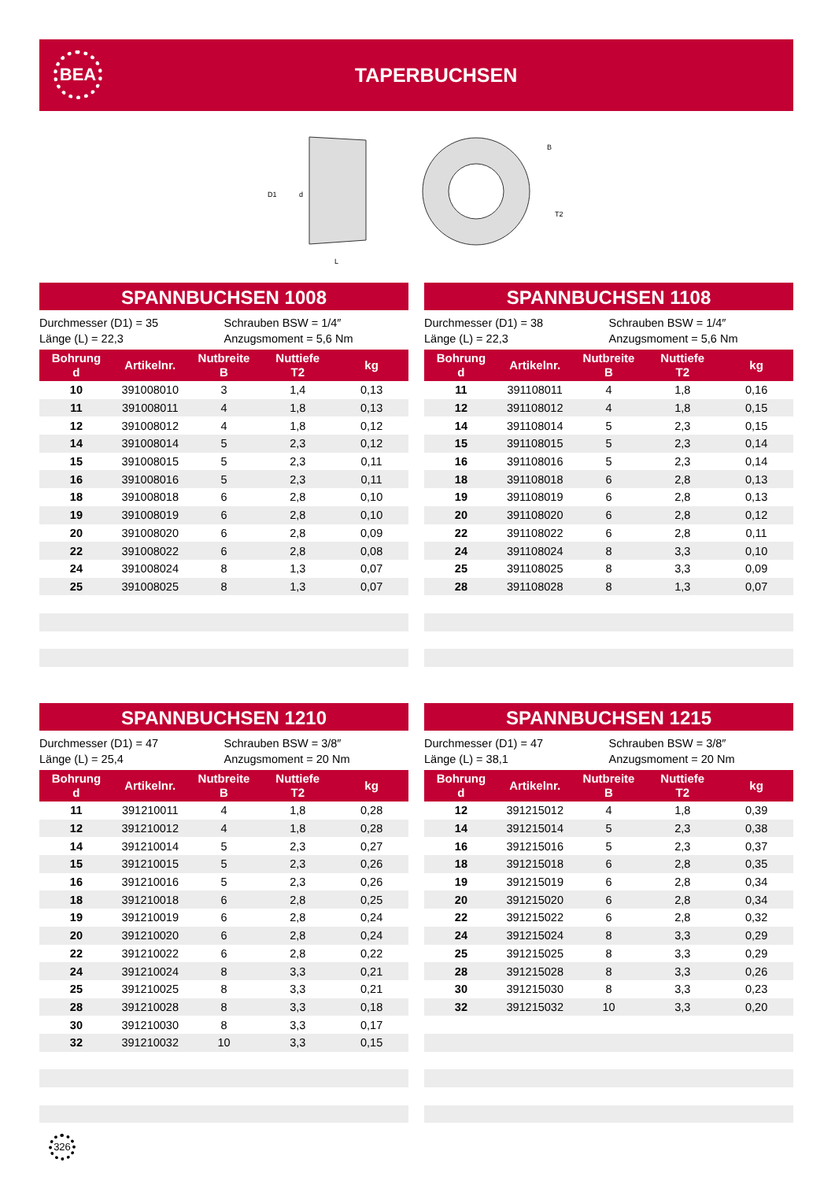BEA
TAPERBUCHSEN
D1
d
L
B
T2
SPANNBUCHSEN 1008
Durchmesser (D1) = 35
Länge (L) = 22,3
Schrauben BSW = 1/4″
Anzugsmoment = 5,6 Nm
| Bohrung d | Artikelnr. | Nutbreite B | Nuttiefe T2 | kg |
| --- | --- | --- | --- | --- |
| 10 | 391008010 | 3 | 1,4 | 0,13 |
| 11 | 391008011 | 4 | 1,8 | 0,13 |
| 12 | 391008012 | 4 | 1,8 | 0,12 |
| 14 | 391008014 | 5 | 2,3 | 0,12 |
| 15 | 391008015 | 5 | 2,3 | 0,11 |
| 16 | 391008016 | 5 | 2,3 | 0,11 |
| 18 | 391008018 | 6 | 2,8 | 0,10 |
| 19 | 391008019 | 6 | 2,8 | 0,10 |
| 20 | 391008020 | 6 | 2,8 | 0,09 |
| 22 | 391008022 | 6 | 2,8 | 0,08 |
| 24 | 391008024 | 8 | 1,3 | 0,07 |
| 25 | 391008025 | 8 | 1,3 | 0,07 |
SPANNBUCHSEN 1108
Durchmesser (D1) = 38
Länge (L) = 22,3
Schrauben BSW = 1/4″
Anzugsmoment = 5,6 Nm
| Bohrung d | Artikelnr. | Nutbreite B | Nuttiefe T2 | kg |
| --- | --- | --- | --- | --- |
| 11 | 391108011 | 4 | 1,8 | 0,16 |
| 12 | 391108012 | 4 | 1,8 | 0,15 |
| 14 | 391108014 | 5 | 2,3 | 0,15 |
| 15 | 391108015 | 5 | 2,3 | 0,14 |
| 16 | 391108016 | 5 | 2,3 | 0,14 |
| 18 | 391108018 | 6 | 2,8 | 0,13 |
| 19 | 391108019 | 6 | 2,8 | 0,13 |
| 20 | 391108020 | 6 | 2,8 | 0,12 |
| 22 | 391108022 | 6 | 2,8 | 0,11 |
| 24 | 391108024 | 8 | 3,3 | 0,10 |
| 25 | 391108025 | 8 | 3,3 | 0,09 |
| 28 | 391108028 | 8 | 1,3 | 0,07 |
SPANNBUCHSEN 1210
Durchmesser (D1) = 47
Länge (L) = 25,4
Schrauben BSW = 3/8″
Anzugsmoment = 20 Nm
| Bohrung d | Artikelnr. | Nutbreite B | Nuttiefe T2 | kg |
| --- | --- | --- | --- | --- |
| 11 | 391210011 | 4 | 1,8 | 0,28 |
| 12 | 391210012 | 4 | 1,8 | 0,28 |
| 14 | 391210014 | 5 | 2,3 | 0,27 |
| 15 | 391210015 | 5 | 2,3 | 0,26 |
| 16 | 391210016 | 5 | 2,3 | 0,26 |
| 18 | 391210018 | 6 | 2,8 | 0,25 |
| 19 | 391210019 | 6 | 2,8 | 0,24 |
| 20 | 391210020 | 6 | 2,8 | 0,24 |
| 22 | 391210022 | 6 | 2,8 | 0,22 |
| 24 | 391210024 | 8 | 3,3 | 0,21 |
| 25 | 391210025 | 8 | 3,3 | 0,21 |
| 28 | 391210028 | 8 | 3,3 | 0,18 |
| 30 | 391210030 | 8 | 3,3 | 0,17 |
| 32 | 391210032 | 10 | 3,3 | 0,15 |
SPANNBUCHSEN 1215
Durchmesser (D1) = 47
Länge (L) = 38,1
Schrauben BSW = 3/8″
Anzugsmoment = 20 Nm
| Bohrung d | Artikelnr. | Nutbreite B | Nuttiefe T2 | kg |
| --- | --- | --- | --- | --- |
| 12 | 391215012 | 4 | 1,8 | 0,39 |
| 14 | 391215014 | 5 | 2,3 | 0,38 |
| 16 | 391215016 | 5 | 2,3 | 0,37 |
| 18 | 391215018 | 6 | 2,8 | 0,35 |
| 19 | 391215019 | 6 | 2,8 | 0,34 |
| 20 | 391215020 | 6 | 2,8 | 0,34 |
| 22 | 391215022 | 6 | 2,8 | 0,32 |
| 24 | 391215024 | 8 | 3,3 | 0,29 |
| 25 | 391215025 | 8 | 3,3 | 0,29 |
| 28 | 391215028 | 8 | 3,3 | 0,26 |
| 30 | 391215030 | 8 | 3,3 | 0,23 |
| 32 | 391215032 | 10 | 3,3 | 0,20 |
326